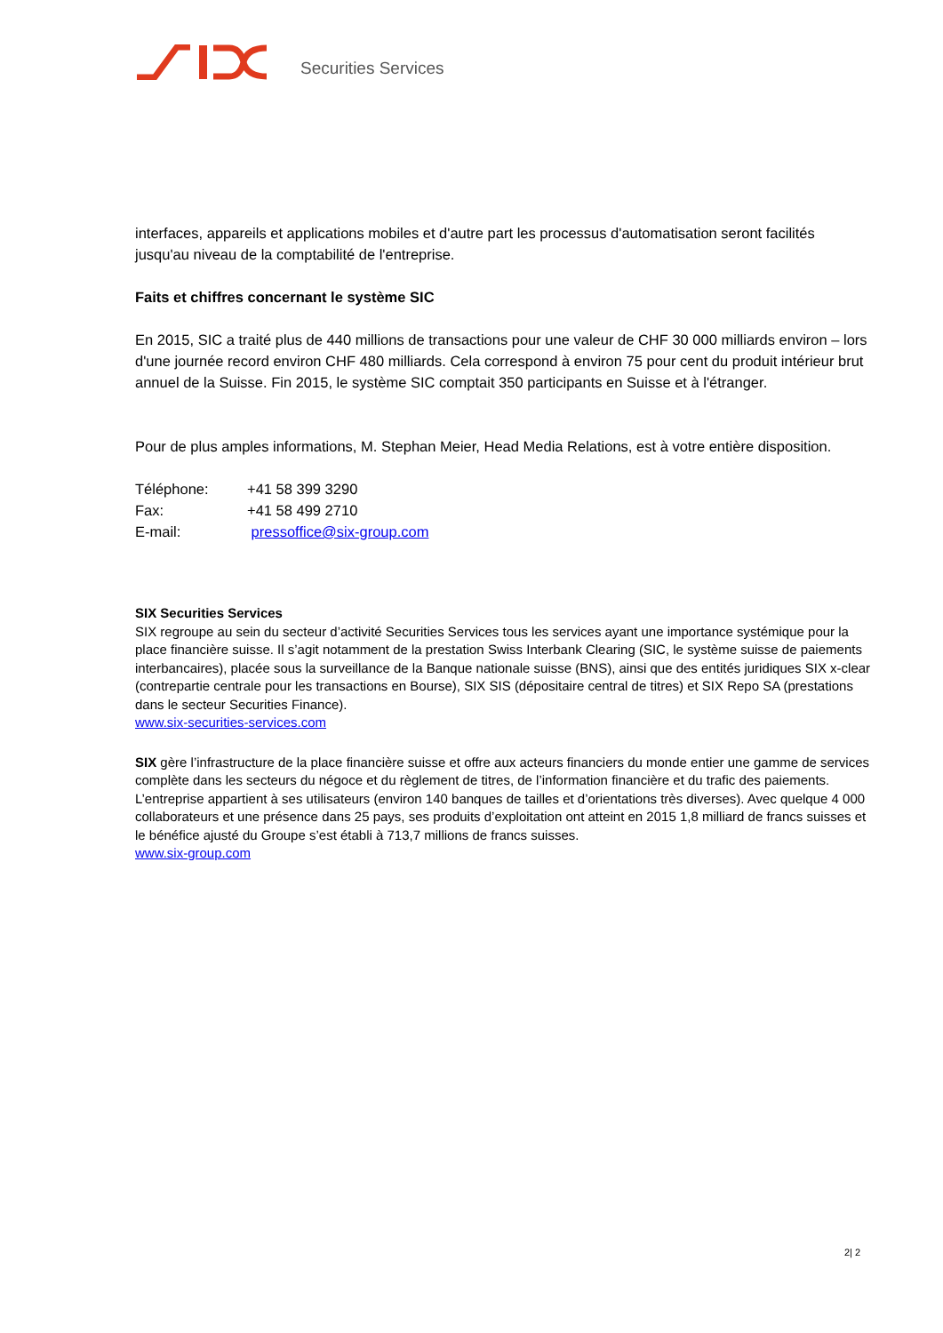Securities Services
interfaces, appareils et applications mobiles et d'autre part les processus d'automatisation seront facilités jusqu'au niveau de la comptabilité de l'entreprise.
Faits et chiffres concernant le système SIC
En 2015, SIC a traité plus de 440 millions de transactions pour une valeur de CHF 30 000 milliards environ – lors d'une journée record environ CHF 480 milliards. Cela correspond à environ 75 pour cent du produit intérieur brut annuel de la Suisse. Fin 2015, le système SIC comptait 350 participants en Suisse et à l'étranger.
Pour de plus amples informations, M. Stephan Meier, Head Media Relations, est à votre entière disposition.
| Téléphone: | +41 58 399 3290 |
| Fax: | +41 58 499 2710 |
| E-mail: | pressoffice@six-group.com |
SIX Securities Services
SIX regroupe au sein du secteur d’activité Securities Services tous les services ayant une importance systémique pour la place financière suisse. Il s’agit notamment de la prestation Swiss Interbank Clearing (SIC, le système suisse de paiements interbancaires), placée sous la surveillance de la Banque nationale suisse (BNS), ainsi que des entités juridiques SIX x-clear (contrepartie centrale pour les transactions en Bourse), SIX SIS (dépositaire central de titres) et SIX Repo SA (prestations dans le secteur Securities Finance).
www.six-securities-services.com
SIX gère l’infrastructure de la place financière suisse et offre aux acteurs financiers du monde entier une gamme de services complète dans les secteurs du négoce et du règlement de titres, de l’information financière et du trafic des paiements. L’entreprise appartient à ses utilisateurs (environ 140 banques de tailles et d’orientations très diverses). Avec quelque 4 000 collaborateurs et une présence dans 25 pays, ses produits d’exploitation ont atteint en 2015 1,8 milliard de francs suisses et le bénéfice ajusté du Groupe s’est établi à 713,7 millions de francs suisses.
www.six-group.com
2| 2